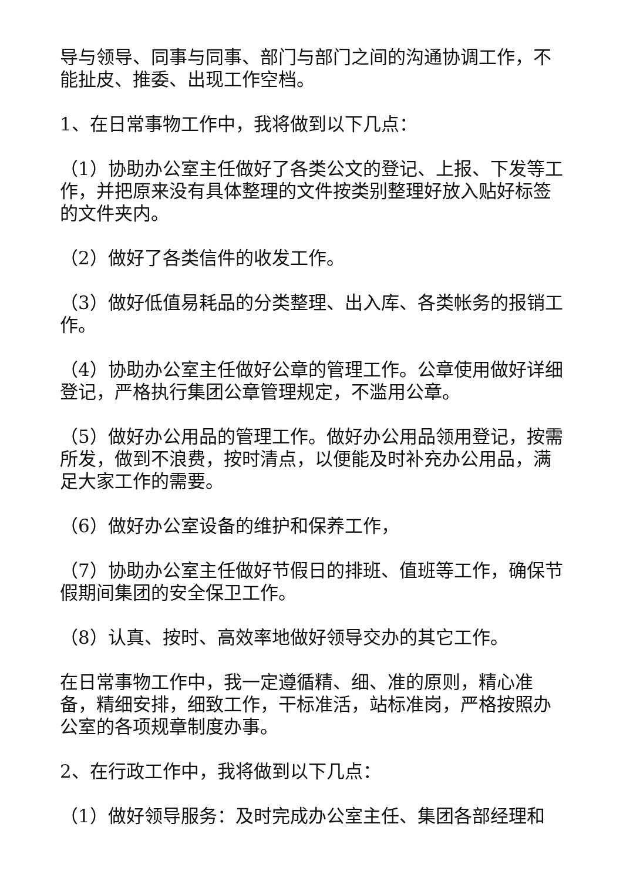导与领导、同事与同事、部门与部门之间的沟通协调工作，不能扯皮、推委、出现工作空档。
1、在日常事物工作中，我将做到以下几点：
（1）协助办公室主任做好了各类公文的登记、上报、下发等工作，并把原来没有具体整理的文件按类别整理好放入贴好标签的文件夹内。
（2）做好了各类信件的收发工作。
（3）做好低值易耗品的分类整理、出入库、各类帐务的报销工作。
（4）协助办公室主任做好公章的管理工作。公章使用做好详细登记，严格执行集团公章管理规定，不滥用公章。
（5）做好办公用品的管理工作。做好办公用品领用登记，按需所发，做到不浪费，按时清点，以便能及时补充办公用品，满足大家工作的需要。
（6）做好办公室设备的维护和保养工作，
（7）协助办公室主任做好节假日的排班、值班等工作，确保节假期间集团的安全保卫工作。
（8）认真、按时、高效率地做好领导交办的其它工作。
在日常事物工作中，我一定遵循精、细、准的原则，精心准备，精细安排，细致工作，干标准活，站标准岗，严格按照办公室的各项规章制度办事。
2、在行政工作中，我将做到以下几点：
（1）做好领导服务：及时完成办公室主任、集团各部经理和